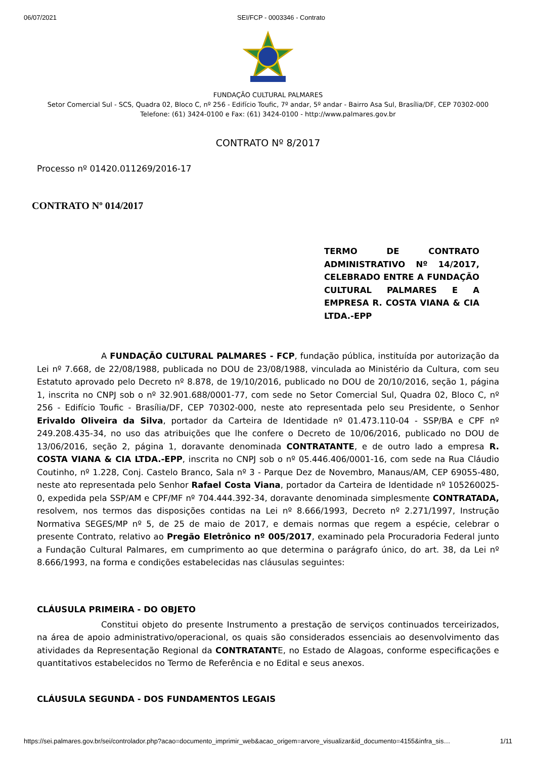06/07/2021 SEI/FCP - 0003346 - Contrato
FUNDAÇÃO CULTURAL PALMARES
Setor Comercial Sul - SCS, Quadra 02, Bloco C, nº 256 - Edifício Toufic, 7º andar, 5º andar - Bairro Asa Sul, Brasília/DF, CEP 70302-000
Telefone: (61) 3424-0100 e Fax: (61) 3424-0100 - http://www.palmares.gov.br
CONTRATO Nº 8/2017
Processo nº 01420.011269/2016-17
CONTRATO Nº 014/2017
TERMO DE CONTRATO ADMINISTRATIVO Nº 14/2017, CELEBRADO ENTRE A FUNDAÇÃO CULTURAL PALMARES E A EMPRESA R. COSTA VIANA & CIA LTDA.-EPP
A FUNDAÇÃO CULTURAL PALMARES - FCP, fundação pública, instituída por autorização da Lei nº 7.668, de 22/08/1988, publicada no DOU de 23/08/1988, vinculada ao Ministério da Cultura, com seu Estatuto aprovado pelo Decreto nº 8.878, de 19/10/2016, publicado no DOU de 20/10/2016, seção 1, página 1, inscrita no CNPJ sob o nº 32.901.688/0001-77, com sede no Setor Comercial Sul, Quadra 02, Bloco C, nº 256 - Edifício Toufic - Brasília/DF, CEP 70302-000, neste ato representada pelo seu Presidente, o Senhor Erivaldo Oliveira da Silva, portador da Carteira de Identidade nº 01.473.110-04 - SSP/BA e CPF nº 249.208.435-34, no uso das atribuições que lhe confere o Decreto de 10/06/2016, publicado no DOU de 13/06/2016, seção 2, página 1, doravante denominada CONTRATANTE, e de outro lado a empresa R. COSTA VIANA & CIA LTDA.-EPP, inscrita no CNPJ sob o nº 05.446.406/0001-16, com sede na Rua Cláudio Coutinho, nº 1.228, Conj. Castelo Branco, Sala nº 3 - Parque Dez de Novembro, Manaus/AM, CEP 69055-480, neste ato representada pelo Senhor Rafael Costa Viana, portador da Carteira de Identidade nº 105260025-0, expedida pela SSP/AM e CPF/MF nº 704.444.392-34, doravante denominada simplesmente CONTRATADA, resolvem, nos termos das disposições contidas na Lei nº 8.666/1993, Decreto nº 2.271/1997, Instrução Normativa SEGES/MP nº 5, de 25 de maio de 2017, e demais normas que regem a espécie, celebrar o presente Contrato, relativo ao Pregão Eletrônico nº 005/2017, examinado pela Procuradoria Federal junto a Fundação Cultural Palmares, em cumprimento ao que determina o parágrafo único, do art. 38, da Lei nº 8.666/1993, na forma e condições estabelecidas nas cláusulas seguintes:
CLÁUSULA PRIMEIRA - DO OBJETO
Constitui objeto do presente Instrumento a prestação de serviços continuados terceirizados, na área de apoio administrativo/operacional, os quais são considerados essenciais ao desenvolvimento das atividades da Representação Regional da CONTRATANTE, no Estado de Alagoas, conforme especificações e quantitativos estabelecidos no Termo de Referência e no Edital e seus anexos.
CLÁUSULA SEGUNDA - DOS FUNDAMENTOS LEGAIS
https://sei.palmares.gov.br/sei/controlador.php?acao=documento_imprimir_web&acao_origem=arvore_visualizar&id_documento=4155&infra_sis… 1/11